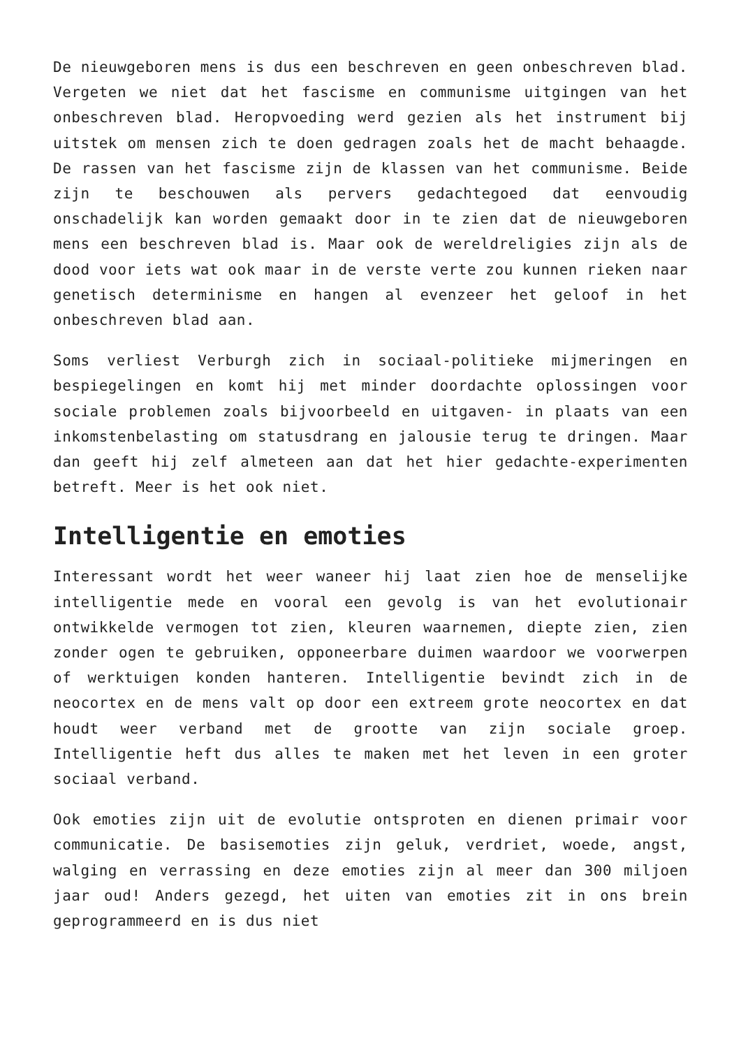De nieuwgeboren mens is dus een beschreven en geen onbeschreven blad. Vergeten we niet dat het fascisme en communisme uitgingen van het onbeschreven blad. Heropvoeding werd gezien als het instrument bij uitstek om mensen zich te doen gedragen zoals het de macht behaagde. De rassen van het fascisme zijn de klassen van het communisme. Beide zijn te beschouwen als pervers gedachtegoed dat eenvoudig onschadelijk kan worden gemaakt door in te zien dat de nieuwgeboren mens een beschreven blad is. Maar ook de wereldreligies zijn als de dood voor iets wat ook maar in de verste verte zou kunnen rieken naar genetisch determinisme en hangen al evenzeer het geloof in het onbeschreven blad aan.
Soms verliest Verburgh zich in sociaal-politieke mijmeringen en bespiegelingen en komt hij met minder doordachte oplossingen voor sociale problemen zoals bijvoorbeeld en uitgaven- in plaats van een inkomstenbelasting om statusdrang en jalousie terug te dringen. Maar dan geeft hij zelf almeteen aan dat het hier gedachte-experimenten betreft. Meer is het ook niet.
Intelligentie en emoties
Interessant wordt het weer waneer hij laat zien hoe de menselijke intelligentie mede en vooral een gevolg is van het evolutionair ontwikkelde vermogen tot zien, kleuren waarnemen, diepte zien, zien zonder ogen te gebruiken, opponeerbare duimen waardoor we voorwerpen of werktuigen konden hanteren. Intelligentie bevindt zich in de neocortex en de mens valt op door een extreem grote neocortex en dat houdt weer verband met de grootte van zijn sociale groep. Intelligentie heft dus alles te maken met het leven in een groter sociaal verband.
Ook emoties zijn uit de evolutie ontsproten en dienen primair voor communicatie. De basisemoties zijn geluk, verdriet, woede, angst, walging en verrassing en deze emoties zijn al meer dan 300 miljoen jaar oud! Anders gezegd, het uiten van emoties zit in ons brein geprogrammeerd en is dus niet